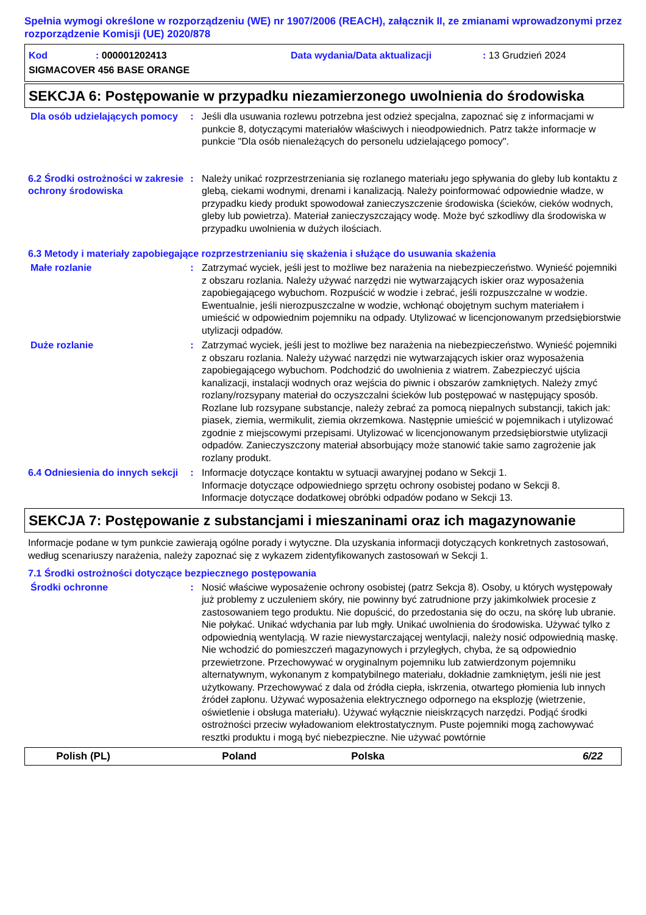Spełnia wymogi określone w rozporządzeniu (WE) nr 1907/2006 (REACH), załącznik II, ze zmianami wprowadzonymi przez rozporządzenie Komisji (UE) 2020/878
Kod: 000001202413 Data wydania/Data aktualizacji: 13 Grudzień 2024
SIGMACOVER 456 BASE ORANGE
SEKCJA 6: Postępowanie w przypadku niezamierzonego uwolnienia do środowiska
Dla osób udzielających pomocy
: Jeśli dla usuwania rozlewu potrzebna jest odzież specjalna, zapoznać się z informacjami w punkcie 8, dotyczącymi materiałów właściwych i nieodpowiednich. Patrz także informacje w punkcie "Dla osób nienależących do personelu udzielającego pomocy".
6.2 Środki ostrożności w zakresie ochrony środowiska
: Należy unikać rozprzestrzeniania się rozlanego materiału jego spływania do gleby lub kontaktu z glebą, ciekami wodnymi, drenami i kanalizacją. Należy poinformować odpowiednie władze, w przypadku kiedy produkt spowodował zanieczyszczenie środowiska (ścieków, cieków wodnych, gleby lub powietrza). Materiał zanieczyszczający wodę. Może być szkodliwy dla środowiska w przypadku uwolnienia w dużych ilościach.
6.3 Metody i materiały zapobiegające rozprzestrzenianiu się skażenia i służące do usuwania skażenia
Małe rozlanie : Zatrzymać wyciek, jeśli jest to możliwe bez narażenia na niebezpieczeństwo. Wynieść pojemniki z obszaru rozlania. Należy używać narzędzi nie wytwarzających iskier oraz wyposażenia zapobiegającego wybuchom. Rozpuścić w wodzie i zebrać, jeśli rozpuszczalne w wodzie. Ewentualnie, jeśli nierozpuszczalne w wodzie, wchłonąć obojętnym suchym materiałem i umieścić w odpowiednim pojemniku na odpady. Utylizować w licencjonowanym przedsiębiorstwie utylizacji odpadów.
Duże rozlanie : Zatrzymać wyciek, jeśli jest to możliwe bez narażenia na niebezpieczeństwo. Wynieść pojemniki z obszaru rozlania. Należy używać narzędzi nie wytwarzających iskier oraz wyposażenia zapobiegającego wybuchom. Podchodzić do uwolnienia z wiatrem. Zabezpieczyć ujścia kanalizacji, instalacji wodnych oraz wejścia do piwnic i obszarów zamkniętych. Należy zmyć rozlany/rozsypany materiał do oczyszczalni ścieków lub postępować w następujący sposób. Rozlane lub rozsypane substancje, należy zebrać za pomocą niepalnych substancji, takich jak: piasek, ziemia, wermikulit, ziemia okrzemkowa. Następnie umieścić w pojemnikach i utylizować zgodnie z miejscowymi przepisami. Utylizować w licencjonowanym przedsiębiorstwie utylizacji odpadów. Zanieczyszczony materiał absorbujący może stanowić takie samo zagrożenie jak rozlany produkt.
6.4 Odniesienia do innych sekcji
: Informacje dotyczące kontaktu w sytuacji awaryjnej podano w Sekcji 1.
Informacje dotyczące odpowiedniego sprzętu ochrony osobistej podano w Sekcji 8.
Informacje dotyczące dodatkowej obróbki odpadów podano w Sekcji 13.
SEKCJA 7: Postępowanie z substancjami i mieszaninami oraz ich magazynowanie
Informacje podane w tym punkcie zawierają ogólne porady i wytyczne. Dla uzyskania informacji dotyczących konkretnych zastosowań, według scenariuszy narażenia, należy zapoznać się z wykazem zidentyfikowanych zastosowań w Sekcji 1.
7.1 Środki ostrożności dotyczące bezpiecznego postępowania
Środki ochronne : Nosić właściwe wyposażenie ochrony osobistej (patrz Sekcja 8). Osoby, u których występowały już problemy z uczuleniem skóry, nie powinny być zatrudnione przy jakimkolwiek procesie z zastosowaniem tego produktu. Nie dopuścić, do przedostania się do oczu, na skórę lub ubranie. Nie połykać. Unikać wdychania par lub mgły. Unikać uwolnienia do środowiska. Używać tylko z odpowiednią wentylacją. W razie niewystarczającej wentylacji, należy nosić odpowiednią maskę. Nie wchodzić do pomieszczeń magazynowych i przyległych, chyba, że są odpowiednio przewietrzone. Przechowywać w oryginalnym pojemniku lub zatwierdzonym pojemniku alternatywnym, wykonanym z kompatybilnego materiału, dokładnie zamkniętym, jeśli nie jest użytkowany. Przechowywać z dala od źródła ciepła, iskrzenia, otwartego płomienia lub innych źródeł zapłonu. Używać wyposażenia elektrycznego odpornego na eksplozję (wietrzenie, oświetlenie i obsługa materiału). Używać wyłącznie nieiskrzących narzędzi. Podjąć środki ostrożności przeciw wyładowaniom elektrostatycznym. Puste pojemniki mogą zachowywać resztki produktu i mogą być niebezpieczne. Nie używać powtórnie
Polish (PL) Poland Polska 6/22